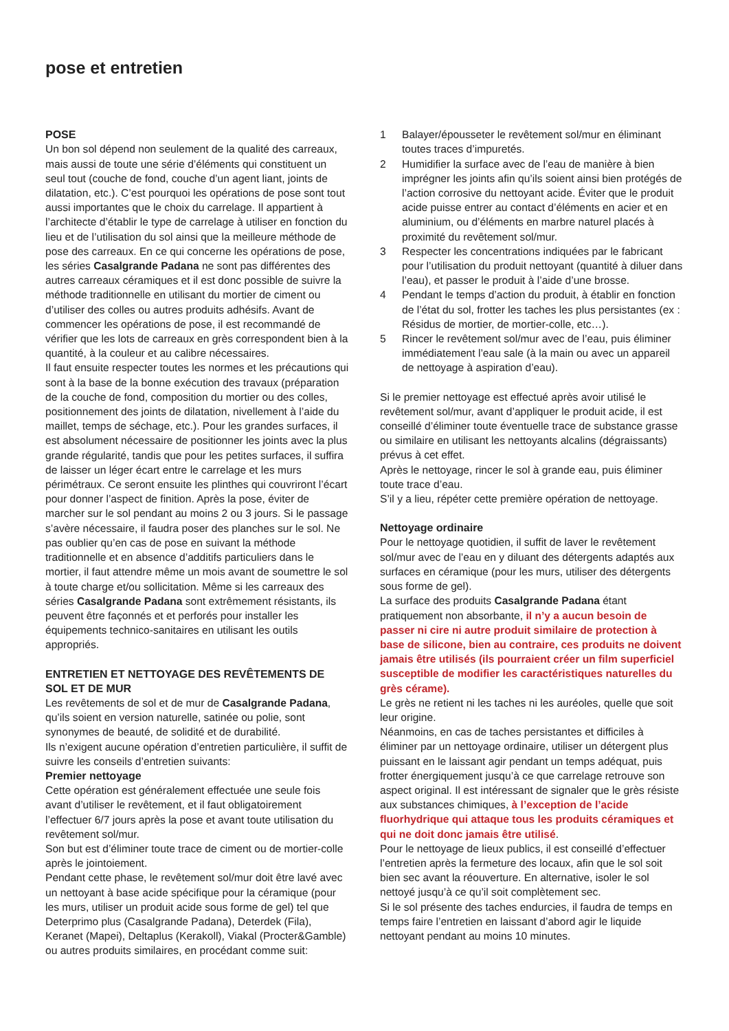pose et entretien
POSE
Un bon sol dépend non seulement de la qualité des carreaux, mais aussi de toute une série d’éléments qui constituent un seul tout (couche de fond, couche d’un agent liant, joints de dilatation, etc.). C’est pourquoi les opérations de pose sont tout aussi importantes que le choix du carrelage. Il appartient à l’architecte d’établir le type de carrelage à utiliser en fonction du lieu et de l’utilisation du sol ainsi que la meilleure méthode de pose des carreaux. En ce qui concerne les opérations de pose, les séries Casalgrande Padana ne sont pas différentes des autres carreaux céramiques et il est donc possible de suivre la méthode traditionnelle en utilisant du mortier de ciment ou d’utiliser des colles ou autres produits adhésifs. Avant de commencer les opérations de pose, il est recommandé de vérifier que les lots de carreaux en grès correspondent bien à la quantité, à la couleur et au calibre nécessaires.
Il faut ensuite respecter toutes les normes et les précautions qui sont à la base de la bonne exécution des travaux (préparation de la couche de fond, composition du mortier ou des colles, positionnement des joints de dilatation, nivellement à l’aide du maillet, temps de séchage, etc.). Pour les grandes surfaces, il est absolument nécessaire de positionner les joints avec la plus grande régularité, tandis que pour les petites surfaces, il suffira de laisser un léger écart entre le carrelage et les murs périmétraux. Ce seront ensuite les plinthes qui couvriront l’écart pour donner l’aspect de finition. Après la pose, éviter de marcher sur le sol pendant au moins 2 ou 3 jours. Si le passage s’avère nécessaire, il faudra poser des planches sur le sol. Ne pas oublier qu’en cas de pose en suivant la méthode traditionnelle et en absence d’additifs particuliers dans le mortier, il faut attendre même un mois avant de soumettre le sol à toute charge et/ou sollicitation. Même si les carreaux des séries Casalgrande Padana sont extrêmement résistants, ils peuvent être façonnés et et perforés pour installer les équipements technico-sanitaires en utilisant les outils appropriés.
ENTRETIEN ET NETTOYAGE DES REVÊTEMENTS DE SOL ET DE MUR
Les revêtements de sol et de mur de Casalgrande Padana, qu’ils soient en version naturelle, satinée ou polie, sont synonymes de beauté, de solidité et de durabilité.
Ils n’exigent aucune opération d’entretien particulière, il suffit de suivre les conseils d’entretien suivants:
Premier nettoyage
Cette opération est généralement effectuée une seule fois avant d’utiliser le revêtement, et il faut obligatoirement l’effectuer 6/7 jours après la pose et avant toute utilisation du revêtement sol/mur.
Son but est d’éliminer toute trace de ciment ou de mortier-colle après le jointoiement.
Pendant cette phase, le revêtement sol/mur doit être lavé avec un nettoyant à base acide spécifique pour la céramique (pour les murs, utiliser un produit acide sous forme de gel) tel que Deterprimo plus (Casalgrande Padana), Deterdek (Fila), Keranet (Mapei), Deltaplus (Kerakoll), Viakal (Procter&Gamble) ou autres produits similaires, en procédant comme suit:
1 Balayer/épousseter le revêtement sol/mur en éliminant toutes traces d’impuretés.
2 Humidifier la surface avec de l’eau de manière à bien imprégner les joints afin qu’ils soient ainsi bien protégés de l’action corrosive du nettoyant acide. Éviter que le produit acide puisse entrer au contact d’éléments en acier et en aluminium, ou d’éléments en marbre naturel placés à proximité du revêtement sol/mur.
3 Respecter les concentrations indiquées par le fabricant pour l’utilisation du produit nettoyant (quantité à diluer dans l’eau), et passer le produit à l’aide d’une brosse.
4 Pendant le temps d’action du produit, à établir en fonction de l’état du sol, frotter les taches les plus persistantes (ex : Résidus de mortier, de mortier-colle, etc…).
5 Rincer le revêtement sol/mur avec de l’eau, puis éliminer immédiatement l’eau sale (à la main ou avec un appareil de nettoyage à aspiration d’eau).
Si le premier nettoyage est effectué après avoir utilisé le revêtement sol/mur, avant d’appliquer le produit acide, il est conseillé d’éliminer toute éventuelle trace de substance grasse ou similaire en utilisant les nettoyants alcalins (dégraissants) prévus à cet effet.
Après le nettoyage, rincer le sol à grande eau, puis éliminer toute trace d’eau.
S’il y a lieu, répéter cette première opération de nettoyage.
Nettoyage ordinaire
Pour le nettoyage quotidien, il suffit de laver le revêtement sol/mur avec de l’eau en y diluant des détergents adaptés aux surfaces en céramique (pour les murs, utiliser des détergents sous forme de gel).
La surface des produits Casalgrande Padana étant pratiquement non absorbante, il n’y a aucun besoin de passer ni cire ni autre produit similaire de protection à base de silicone, bien au contraire, ces produits ne doivent jamais être utilisés (ils pourraient créer un film superficiel susceptible de modifier les caractéristiques naturelles du grès cérame).
Le grès ne retient ni les taches ni les auréoles, quelle que soit leur origine.
Néanmoins, en cas de taches persistantes et difficiles à éliminer par un nettoyage ordinaire, utiliser un détergent plus puissant en le laissant agir pendant un temps adéquat, puis frotter énergiquement jusqu’à ce que carrelage retrouve son aspect original. Il est intéressant de signaler que le grès résiste aux substances chimiques, à l’exception de l’acide fluorhydrique qui attaque tous les produits céramiques et qui ne doit donc jamais être utilisé.
Pour le nettoyage de lieux publics, il est conseillé d’effectuer l’entretien après la fermeture des locaux, afin que le sol soit bien sec avant la réouverture. En alternative, isoler le sol nettoyé jusqu’à ce qu’il soit complètement sec.
Si le sol présente des taches endurcies, il faudra de temps en temps faire l’entretien en laissant d’abord agir le liquide nettoyant pendant au moins 10 minutes.